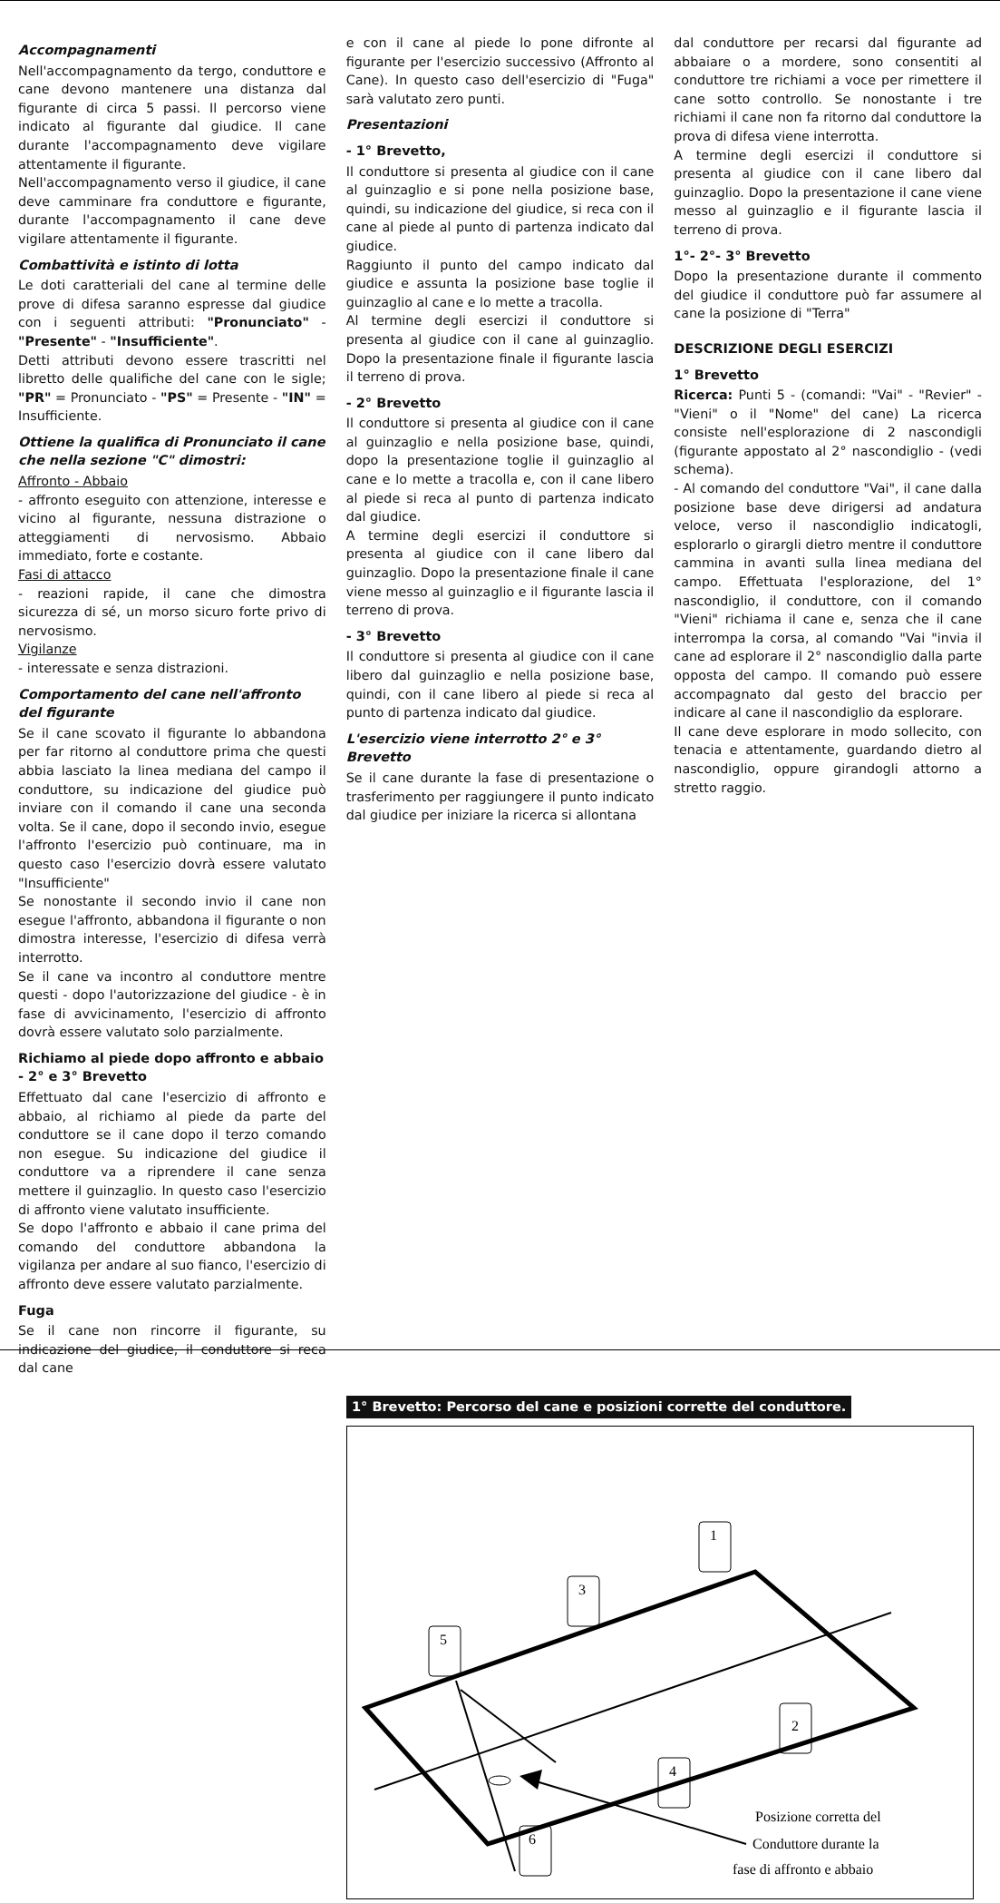Accompagnamenti
Nell'accompagnamento da tergo, conduttore e cane devono mantenere una distanza dal figurante di circa 5 passi. Il percorso viene indicato al figurante dal giudice. Il cane durante l'accompagnamento deve vigilare attentamente il figurante.
Nell'accompagnamento verso il giudice, il cane deve camminare fra conduttore e figurante, durante l'accompagnamento il cane deve vigilare attentamente il figurante.
Combattività e istinto di lotta
Le doti caratteriali del cane al termine delle prove di difesa saranno espresse dal giudice con i seguenti attributi: "Pronunciato" - "Presente" - "Insufficiente".
Detti attributi devono essere trascritti nel libretto delle qualifiche del cane con le sigle; "PR" = Pronunciato - "PS" = Presente - "IN" = Insufficiente.
Ottiene la qualifica di Pronunciato il cane che nella sezione "C" dimostri:
Affronto - Abbaio
- affronto eseguito con attenzione, interesse e vicino al figurante, nessuna distrazione o atteggiamenti di nervosismo. Abbaio immediato, forte e costante.
Fasi di attacco
- reazioni rapide, il cane che dimostra sicurezza di sé, un morso sicuro forte privo di nervosismo.
Vigilanze
- interessate e senza distrazioni.
Comportamento del cane nell'affronto del figurante
Se il cane scovato il figurante lo abbandona per far ritorno al conduttore prima che questi abbia lasciato la linea mediana del campo il conduttore, su indicazione del giudice può inviare con il comando il cane una seconda volta. Se il cane, dopo il secondo invio, esegue l'affronto l'esercizio può continuare, ma in questo caso l'esercizio dovrà essere valutato "Insufficiente"
Se nonostante il secondo invio il cane non esegue l'affronto, abbandona il figurante o non dimostra interesse, l'esercizio di difesa verrà interrotto.
Se il cane va incontro al conduttore mentre questi - dopo l'autorizzazione del giudice - è in fase di avvicinamento, l'esercizio di affronto dovrà essere valutato solo parzialmente.
Richiamo al piede dopo affronto e abbaio - 2° e 3° Brevetto
Effettuato dal cane l'esercizio di affronto e abbaio, al richiamo al piede da parte del conduttore se il cane dopo il terzo comando non esegue. Su indicazione del giudice il conduttore va a riprendere il cane senza mettere il guinzaglio. In questo caso l'esercizio di affronto viene valutato insufficiente.
Se dopo l'affronto e abbaio il cane prima del comando del conduttore abbandona la vigilanza per andare al suo fianco, l'esercizio di affronto deve essere valutato parzialmente.
Fuga
Se il cane non rincorre il figurante, su indicazione del giudice, il conduttore si reca dal cane
e con il cane al piede lo pone difronte al figurante per l'esercizio successivo (Affronto al Cane). In questo caso dell'esercizio di "Fuga" sarà valutato zero punti.
Presentazioni
- 1° Brevetto,
Il conduttore si presenta al giudice con il cane al guinzaglio e si pone nella posizione base, quindi, su indicazione del giudice, si reca con il cane al piede al punto di partenza indicato dal giudice.
Raggiunto il punto del campo indicato dal giudice e assunta la posizione base toglie il guinzaglio al cane e lo mette a tracolla.
Al termine degli esercizi il conduttore si presenta al giudice con il cane al guinzaglio. Dopo la presentazione finale il figurante lascia il terreno di prova.
- 2° Brevetto
Il conduttore si presenta al giudice con il cane al guinzaglio e nella posizione base, quindi, dopo la presentazione toglie il guinzaglio al cane e lo mette a tracolla e, con il cane libero al piede si reca al punto di partenza indicato dal giudice.
A termine degli esercizi il conduttore si presenta al giudice con il cane libero dal guinzaglio. Dopo la presentazione finale il cane viene messo al guinzaglio e il figurante lascia il terreno di prova.
- 3° Brevetto
Il conduttore si presenta al giudice con il cane libero dal guinzaglio e nella posizione base, quindi, con il cane libero al piede si reca al punto di partenza indicato dal giudice.
L'esercizio viene interrotto 2° e 3° Brevetto
Se il cane durante la fase di presentazione o trasferimento per raggiungere il punto indicato dal giudice per iniziare la ricerca si allontana
dal conduttore per recarsi dal figurante ad abbaiare o a mordere, sono consentiti al conduttore tre richiami a voce per rimettere il cane sotto controllo. Se nonostante i tre richiami il cane non fa ritorno dal conduttore la prova di difesa viene interrotta.
A termine degli esercizi il conduttore si presenta al giudice con il cane libero dal guinzaglio. Dopo la presentazione il cane viene messo al guinzaglio e il figurante lascia il terreno di prova.
1°- 2°- 3° Brevetto
Dopo la presentazione durante il commento del giudice il conduttore può far assumere al cane la posizione di "Terra"
DESCRIZIONE DEGLI ESERCIZI
1° Brevetto
Ricerca: Punti 5 - (comandi: "Vai" - "Revier" - "Vieni" o il "Nome" del cane) La ricerca consiste nell'esplorazione di 2 nascondigli (figurante appostato al 2° nascondiglio - (vedi schema).
- Al comando del conduttore "Vai", il cane dalla posizione base deve dirigersi ad andatura veloce, verso il nascondiglio indicatogli, esplorarlo o girargli dietro mentre il conduttore cammina in avanti sulla linea mediana del campo. Effettuata l'esplorazione, del 1° nascondiglio, il conduttore, con il comando "Vieni" richiama il cane e, senza che il cane interrompa la corsa, al comando "Vai "invia il cane ad esplorare il 2° nascondiglio dalla parte opposta del campo. Il comando può essere accompagnato dal gesto del braccio per indicare al cane il nascondiglio da esplorare.
Il cane deve esplorare in modo sollecito, con tenacia e attentamente, guardando dietro al nascondiglio, oppure girandogli attorno a stretto raggio.
1° Brevetto: Percorso del cane e posizioni corrette del conduttore.
1
2
3
4
5
6
Posizione corretta del
Conduttore durante la
fase di affronto e abbaio